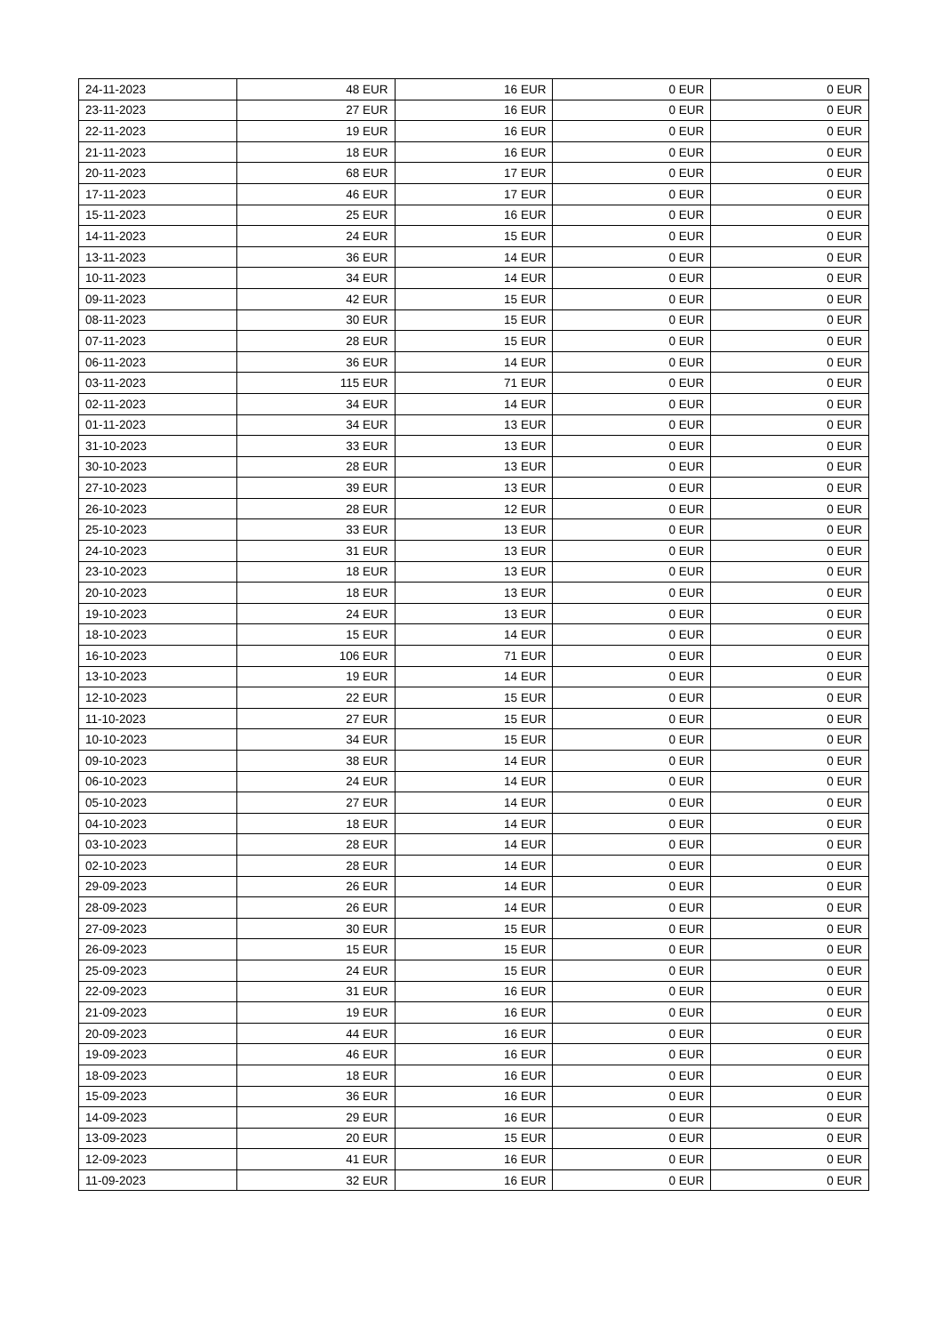| 24-11-2023 | 48 EUR | 16 EUR | 0 EUR | 0 EUR |
| 23-11-2023 | 27 EUR | 16 EUR | 0 EUR | 0 EUR |
| 22-11-2023 | 19 EUR | 16 EUR | 0 EUR | 0 EUR |
| 21-11-2023 | 18 EUR | 16 EUR | 0 EUR | 0 EUR |
| 20-11-2023 | 68 EUR | 17 EUR | 0 EUR | 0 EUR |
| 17-11-2023 | 46 EUR | 17 EUR | 0 EUR | 0 EUR |
| 15-11-2023 | 25 EUR | 16 EUR | 0 EUR | 0 EUR |
| 14-11-2023 | 24 EUR | 15 EUR | 0 EUR | 0 EUR |
| 13-11-2023 | 36 EUR | 14 EUR | 0 EUR | 0 EUR |
| 10-11-2023 | 34 EUR | 14 EUR | 0 EUR | 0 EUR |
| 09-11-2023 | 42 EUR | 15 EUR | 0 EUR | 0 EUR |
| 08-11-2023 | 30 EUR | 15 EUR | 0 EUR | 0 EUR |
| 07-11-2023 | 28 EUR | 15 EUR | 0 EUR | 0 EUR |
| 06-11-2023 | 36 EUR | 14 EUR | 0 EUR | 0 EUR |
| 03-11-2023 | 115 EUR | 71 EUR | 0 EUR | 0 EUR |
| 02-11-2023 | 34 EUR | 14 EUR | 0 EUR | 0 EUR |
| 01-11-2023 | 34 EUR | 13 EUR | 0 EUR | 0 EUR |
| 31-10-2023 | 33 EUR | 13 EUR | 0 EUR | 0 EUR |
| 30-10-2023 | 28 EUR | 13 EUR | 0 EUR | 0 EUR |
| 27-10-2023 | 39 EUR | 13 EUR | 0 EUR | 0 EUR |
| 26-10-2023 | 28 EUR | 12 EUR | 0 EUR | 0 EUR |
| 25-10-2023 | 33 EUR | 13 EUR | 0 EUR | 0 EUR |
| 24-10-2023 | 31 EUR | 13 EUR | 0 EUR | 0 EUR |
| 23-10-2023 | 18 EUR | 13 EUR | 0 EUR | 0 EUR |
| 20-10-2023 | 18 EUR | 13 EUR | 0 EUR | 0 EUR |
| 19-10-2023 | 24 EUR | 13 EUR | 0 EUR | 0 EUR |
| 18-10-2023 | 15 EUR | 14 EUR | 0 EUR | 0 EUR |
| 16-10-2023 | 106 EUR | 71 EUR | 0 EUR | 0 EUR |
| 13-10-2023 | 19 EUR | 14 EUR | 0 EUR | 0 EUR |
| 12-10-2023 | 22 EUR | 15 EUR | 0 EUR | 0 EUR |
| 11-10-2023 | 27 EUR | 15 EUR | 0 EUR | 0 EUR |
| 10-10-2023 | 34 EUR | 15 EUR | 0 EUR | 0 EUR |
| 09-10-2023 | 38 EUR | 14 EUR | 0 EUR | 0 EUR |
| 06-10-2023 | 24 EUR | 14 EUR | 0 EUR | 0 EUR |
| 05-10-2023 | 27 EUR | 14 EUR | 0 EUR | 0 EUR |
| 04-10-2023 | 18 EUR | 14 EUR | 0 EUR | 0 EUR |
| 03-10-2023 | 28 EUR | 14 EUR | 0 EUR | 0 EUR |
| 02-10-2023 | 28 EUR | 14 EUR | 0 EUR | 0 EUR |
| 29-09-2023 | 26 EUR | 14 EUR | 0 EUR | 0 EUR |
| 28-09-2023 | 26 EUR | 14 EUR | 0 EUR | 0 EUR |
| 27-09-2023 | 30 EUR | 15 EUR | 0 EUR | 0 EUR |
| 26-09-2023 | 15 EUR | 15 EUR | 0 EUR | 0 EUR |
| 25-09-2023 | 24 EUR | 15 EUR | 0 EUR | 0 EUR |
| 22-09-2023 | 31 EUR | 16 EUR | 0 EUR | 0 EUR |
| 21-09-2023 | 19 EUR | 16 EUR | 0 EUR | 0 EUR |
| 20-09-2023 | 44 EUR | 16 EUR | 0 EUR | 0 EUR |
| 19-09-2023 | 46 EUR | 16 EUR | 0 EUR | 0 EUR |
| 18-09-2023 | 18 EUR | 16 EUR | 0 EUR | 0 EUR |
| 15-09-2023 | 36 EUR | 16 EUR | 0 EUR | 0 EUR |
| 14-09-2023 | 29 EUR | 16 EUR | 0 EUR | 0 EUR |
| 13-09-2023 | 20 EUR | 15 EUR | 0 EUR | 0 EUR |
| 12-09-2023 | 41 EUR | 16 EUR | 0 EUR | 0 EUR |
| 11-09-2023 | 32 EUR | 16 EUR | 0 EUR | 0 EUR |